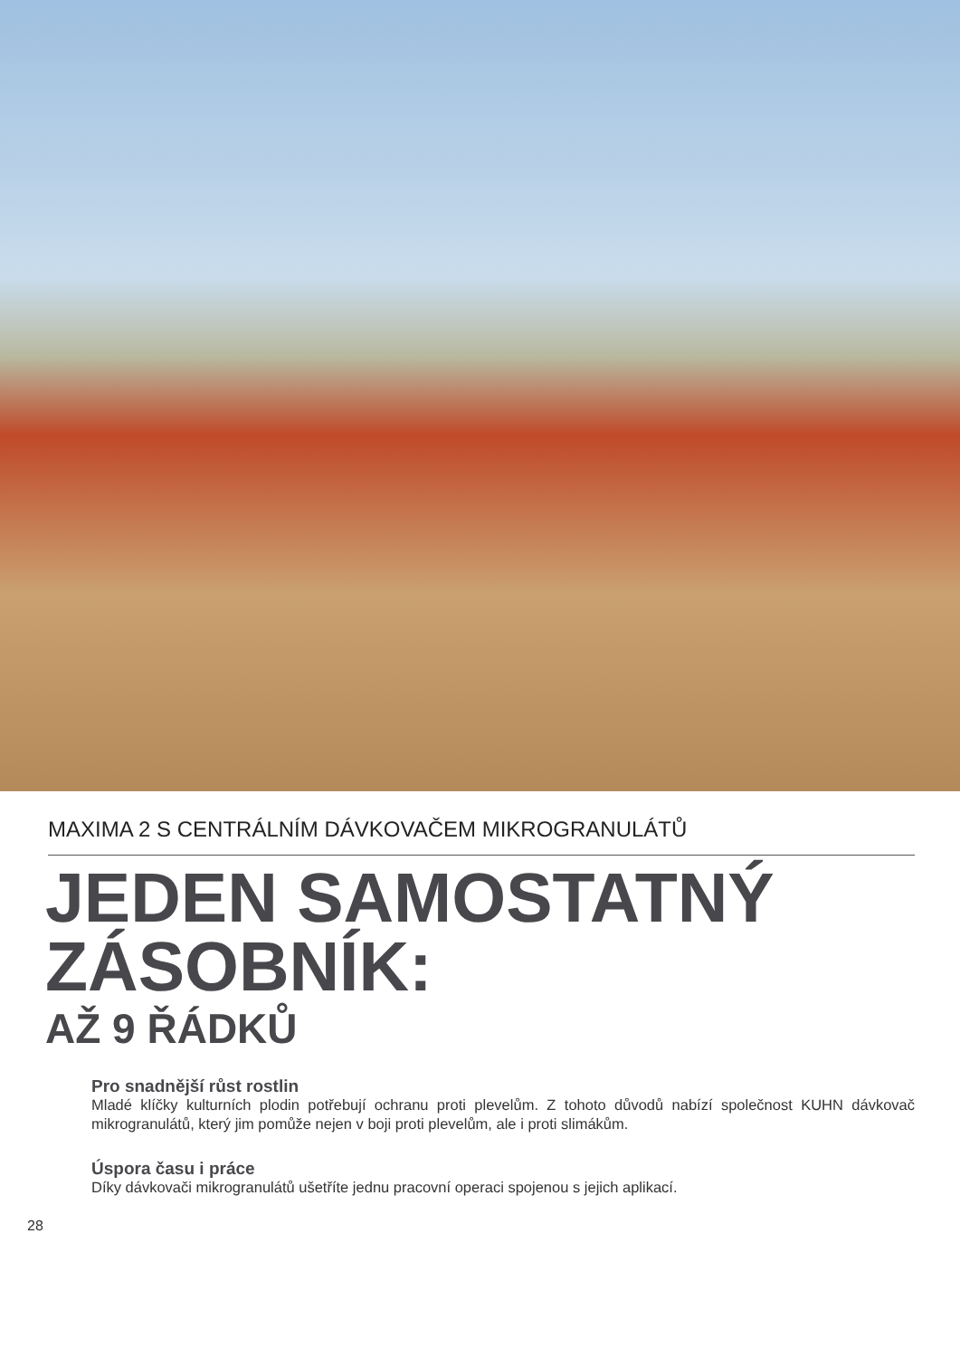MAXIMA 2 S CENTRÁLNÍM DÁVKOVAČEM MIKROGRANULÁTŮ
JEDEN SAMOSTATNÝ
ZÁSOBNÍK:
AŽ 9 ŘÁDKŮ
Pro snadnější růst rostlin
Mladé klíčky kulturních plodin potřebují ochranu proti plevelům. Z tohoto důvodů nabízí společnost KUHN dávkovač mikrogranulátů, který jim pomůže nejen v boji proti plevelům, ale i proti slimákům.
Úspora času i práce
Díky dávkovači mikrogranulátů ušetříte jednu pracovní operaci spojenou s jejich aplikací.
28